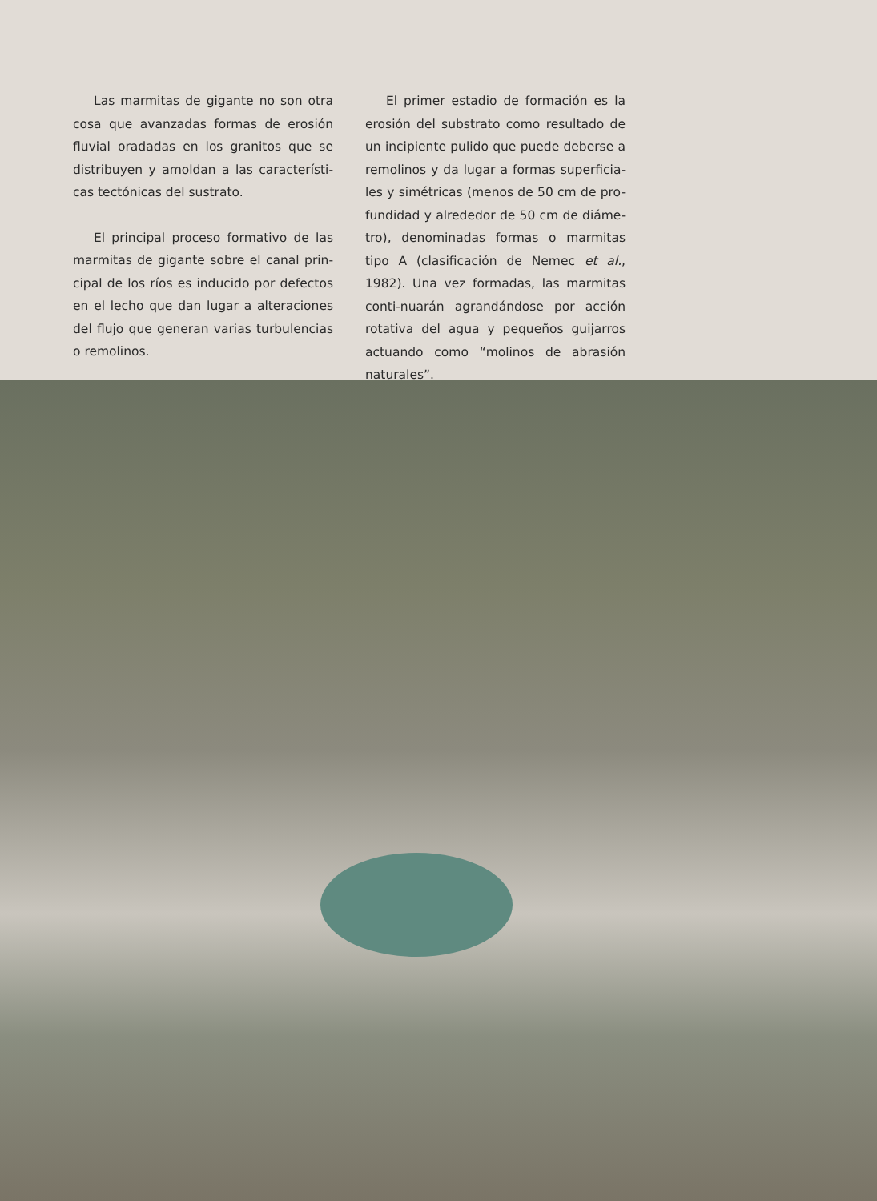Las marmitas de gigante no son otra cosa que avanzadas formas de erosión fluvial oradadas en los granitos que se distribuyen y amoldan a las característi-cas tectónicas del sustrato.
El principal proceso formativo de las marmitas de gigante sobre el canal prin-cipal de los ríos es inducido por defectos en el lecho que dan lugar a alteraciones del flujo que generan varias turbulencias o remolinos.
El primer estadio de formación es la erosión del substrato como resultado de un incipiente pulido que puede deberse a remolinos y da lugar a formas superficia-les y simétricas (menos de 50 cm de pro-fundidad y alrededor de 50 cm de diáme-tro), denominadas formas o marmitas tipo A (clasificación de Nemec et al., 1982). Una vez formadas, las marmitas conti-nuarán agrandándose por acción rotativa del agua y pequeños guijarros actuando como “molinos de abrasión naturales”.